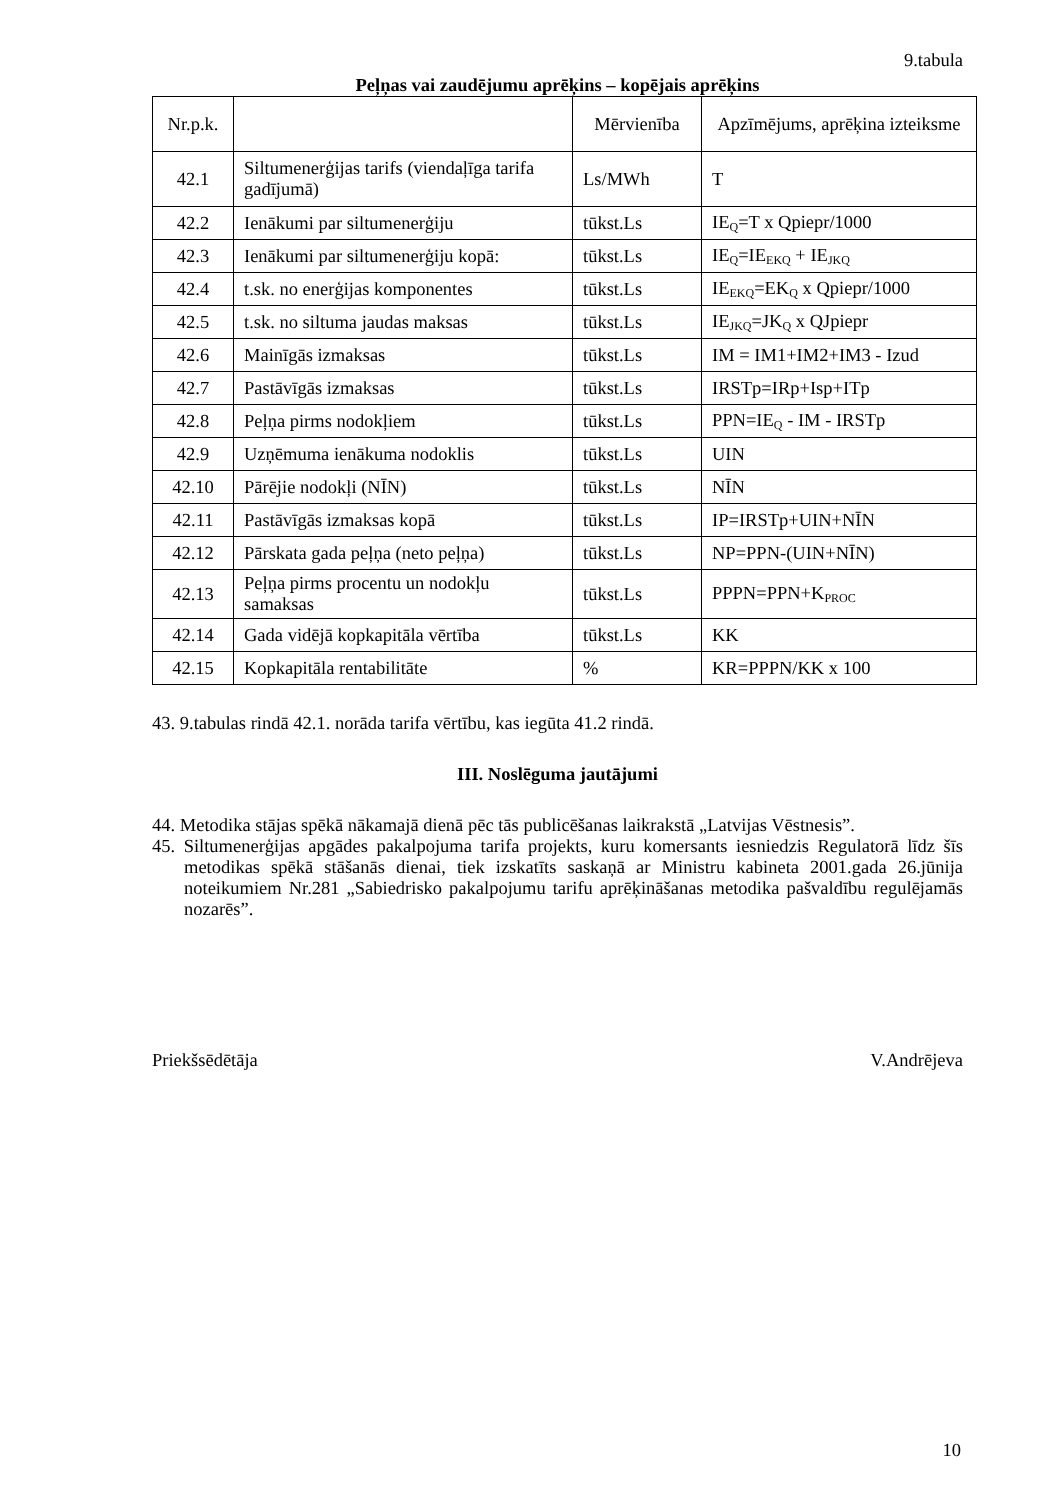9.tabula
Peļņas vai zaudējumu aprēķins – kopējais aprēķins
| Nr.p.k. | | Mērvienība | Apzīmējums, aprēķina izteiksme |
| 42.1 | Siltumenerģijas tarifs (viendaļīga tarifa gadījumā) | Ls/MWh | T |
| 42.2 | Ienākumi par siltumenerģiju | tūkst.Ls | IE<sub>Q</sub>=T x Qpiepr/1000 |
| 42.3 | Ienākumi par siltumenerģiju kopā: | tūkst.Ls | IE<sub>Q</sub>=IE<sub>EKQ</sub> + IE<sub>JKQ</sub> |
| 42.4 | t.sk. no enerģijas komponentes | tūkst.Ls | IE<sub>EKQ</sub>=EK<sub>Q</sub> x Qpiepr/1000 |
| 42.5 | t.sk. no siltuma jaudas maksas | tūkst.Ls | IE<sub>JKQ</sub>=JK<sub>Q</sub> x QJpiepr |
| 42.6 | Mainīgās izmaksas | tūkst.Ls | IM = IM1+IM2+IM3 - Izud |
| 42.7 | Pastāvīgās izmaksas | tūkst.Ls | IRSTp=IRp+Isp+ITp |
| 42.8 | Peļņa pirms nodokļiem | tūkst.Ls | PPN=IE<sub>Q</sub> - IM - IRSTp |
| 42.9 | Uzņēmuma ienākuma nodoklis | tūkst.Ls | UIN |
| 42.10 | Pārējie nodokļi (NĪN) | tūkst.Ls | NĪN |
| 42.11 | Pastāvīgās izmaksas kopā | tūkst.Ls | IP=IRSTp+UIN+NĪN |
| 42.12 | Pārskata gada peļņa (neto peļņa) | tūkst.Ls | NP=PPN-(UIN+NĪN) |
| 42.13 | Peļņa pirms procentu un nodokļu samaksas | tūkst.Ls | PPPN=PPN+K<sub>PROC</sub> |
| 42.14 | Gada vidējā kopkapitāla vērtība | tūkst.Ls | KK |
| 42.15 | Kopkapitāla rentabilitāte | % | KR=PPPN/KK x 100 |
43. 9.tabulas rindā 42.1. norāda tarifa vērtību, kas iegūta 41.2 rindā.
III. Noslēguma jautājumi
44. Metodika stājas spēkā nākamajā dienā pēc tās publicēšanas laikrakstā „Latvijas Vēstnesis”.
45. Siltumenerģijas apgādes pakalpojuma tarifa projekts, kuru komersants iesniedzis Regulatorā līdz šīs metodikas spēkā stāšanās dienai, tiek izskatīts saskaņā ar Ministru kabineta 2001.gada 26.jūnija noteikumiem Nr.281 „Sabiedrisko pakalpojumu tarifu aprēķināšanas metodika pašvaldību regulējamās nozarēs”.
Priekšsēdētāja V.Andrējeva
10